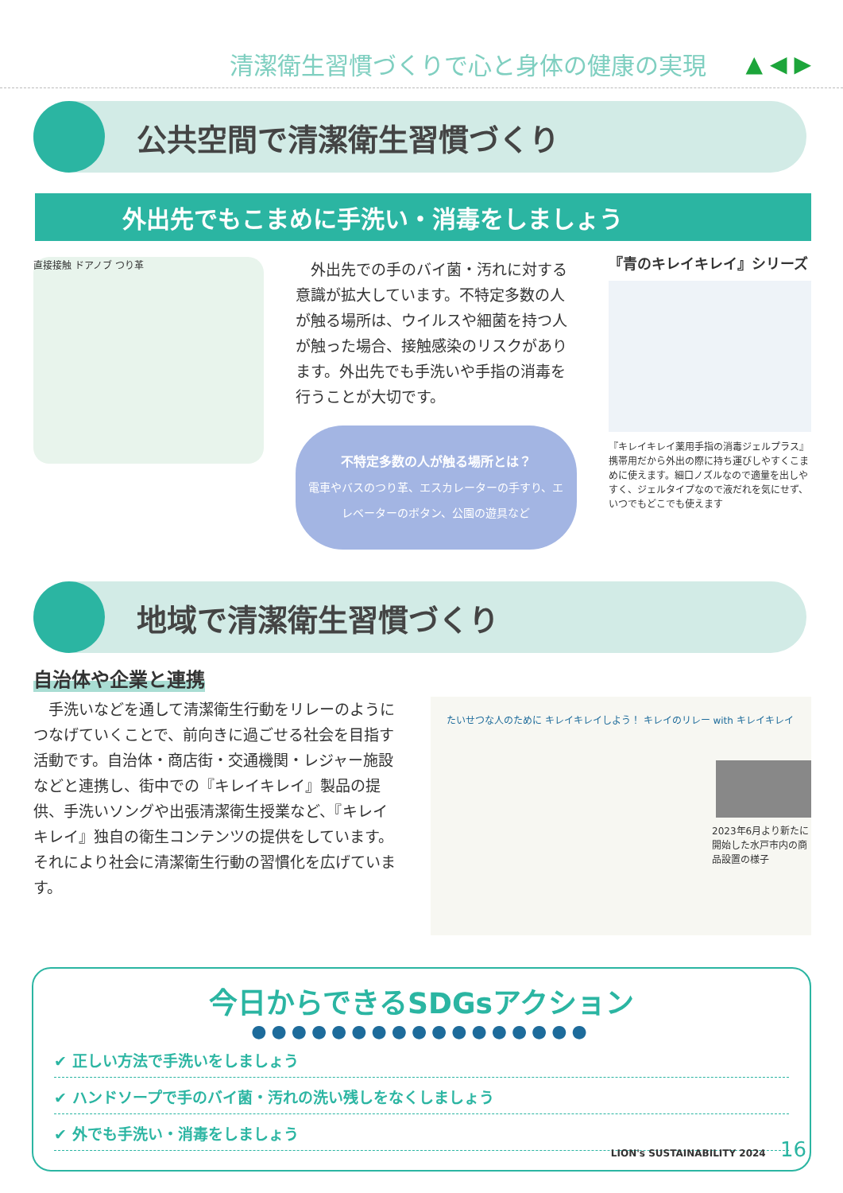清潔衛生習慣づくりで心と身体の健康の実現
▲ ◀ ▶
公共空間で清潔衛生習慣づくり
外出先でもこまめに手洗い・消毒をしましょう
直接接触 ドアノブ つり革
　外出先での手のバイ菌・汚れに対する意識が拡大しています。不特定多数の人が触る場所は、ウイルスや細菌を持つ人が触った場合、接触感染のリスクがあります。外出先でも手洗いや手指の消毒を行うことが大切です。
不特定多数の人が触る場所とは？
電車やバスのつり革、エスカレーターの手すり、エレベーターのボタン、公園の遊具など
『青のキレイキレイ』シリーズ
『キレイキレイ薬用手指の消毒ジェルプラス』携帯用だから外出の際に持ち運びしやすくこまめに使えます。細口ノズルなので適量を出しやすく、ジェルタイプなので液だれを気にせず、いつでもどこでも使えます
地域で清潔衛生習慣づくり
自治体や企業と連携
　手洗いなどを通して清潔衛生行動をリレーのようにつなげていくことで、前向きに過ごせる社会を目指す活動です。自治体・商店街・交通機関・レジャー施設などと連携し、街中での『キレイキレイ』製品の提供、手洗いソングや出張清潔衛生授業など、『キレイキレイ』独自の衛生コンテンツの提供をしています。それにより社会に清潔衛生行動の習慣化を広げています。
たいせつな人のために キレイキレイしよう！ キレイのリレー with キレイキレイ
2023年6月より新たに開始した水戸市内の商品設置の様子
今日からできるSDGsアクション
●●●●●●●●●●●●●●●●●
✔ 正しい方法で手洗いをしましょう
✔ ハンドソープで手のバイ菌・汚れの洗い残しをなくしましょう
✔ 外でも手洗い・消毒をしましょう
LION's SUSTAINABILITY 2024 16